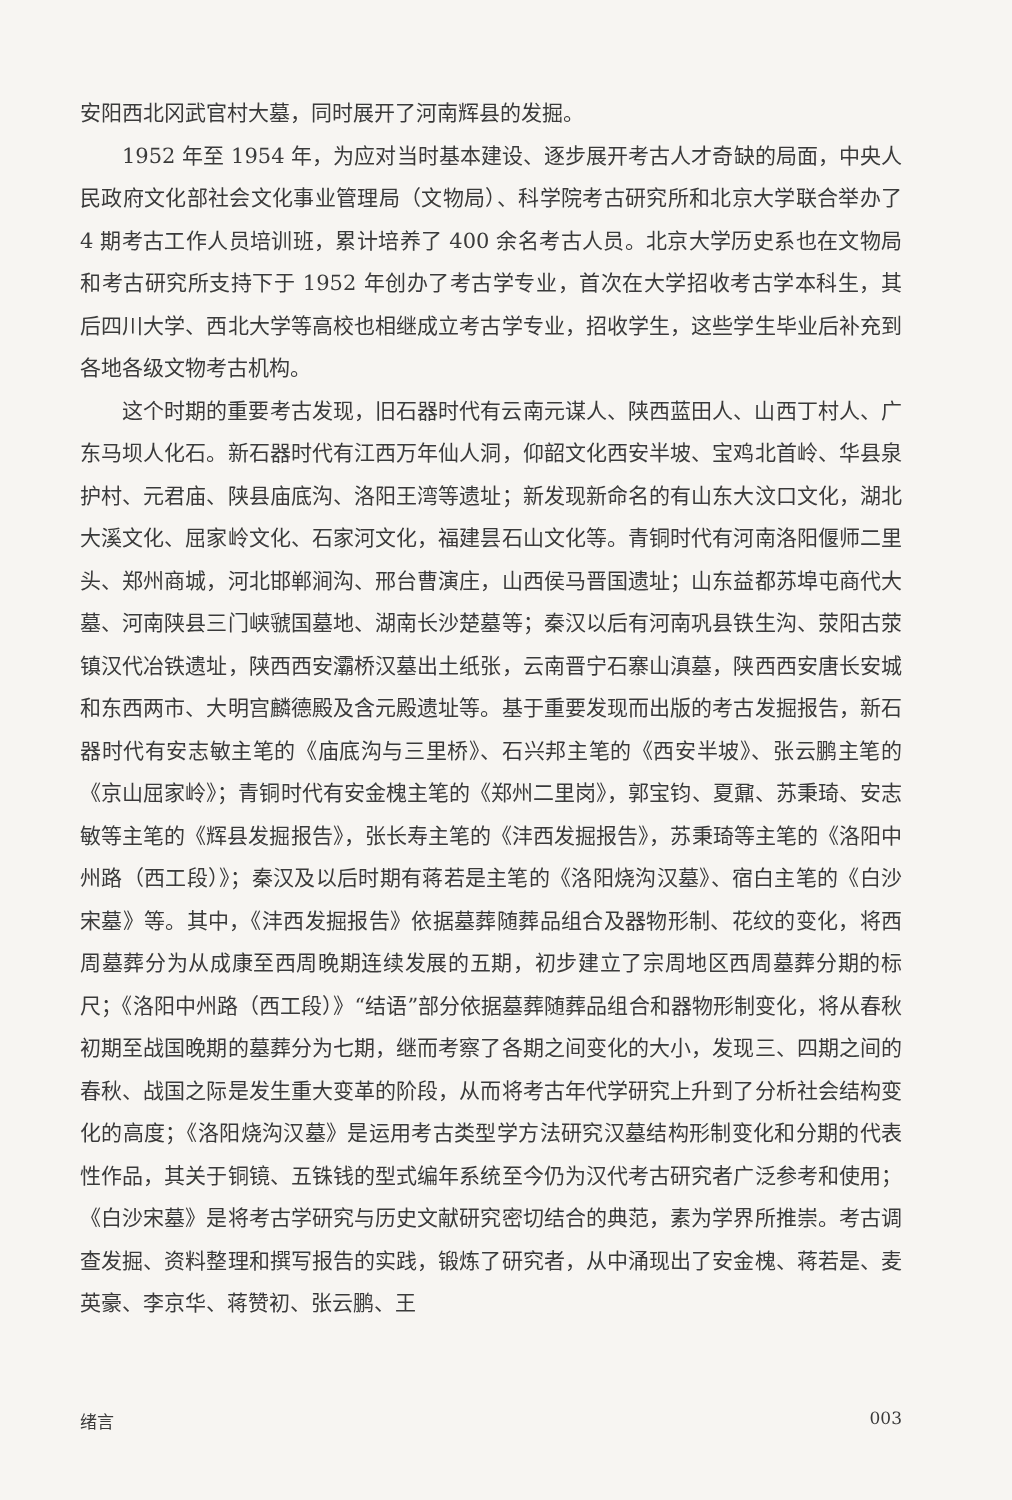安阳西北冈武官村大墓，同时展开了河南辉县的发掘。
1952 年至 1954 年，为应对当时基本建设、逐步展开考古人才奇缺的局面，中央人民政府文化部社会文化事业管理局（文物局）、科学院考古研究所和北京大学联合举办了 4 期考古工作人员培训班，累计培养了 400 余名考古人员。北京大学历史系也在文物局和考古研究所支持下于 1952 年创办了考古学专业，首次在大学招收考古学本科生，其后四川大学、西北大学等高校也相继成立考古学专业，招收学生，这些学生毕业后补充到各地各级文物考古机构。
这个时期的重要考古发现，旧石器时代有云南元谋人、陕西蓝田人、山西丁村人、广东马坝人化石。新石器时代有江西万年仙人洞，仰韶文化西安半坡、宝鸡北首岭、华县泉护村、元君庙、陕县庙底沟、洛阳王湾等遗址；新发现新命名的有山东大汶口文化，湖北大溪文化、屈家岭文化、石家河文化，福建昙石山文化等。青铜时代有河南洛阳偃师二里头、郑州商城，河北邯郸涧沟、邢台曹演庄，山西侯马晋国遗址；山东益都苏埠屯商代大墓、河南陕县三门峡虢国墓地、湖南长沙楚墓等；秦汉以后有河南巩县铁生沟、荥阳古荥镇汉代冶铁遗址，陕西西安灞桥汉墓出土纸张，云南晋宁石寨山滇墓，陕西西安唐长安城和东西两市、大明宫麟德殿及含元殿遗址等。基于重要发现而出版的考古发掘报告，新石器时代有安志敏主笔的《庙底沟与三里桥》、石兴邦主笔的《西安半坡》、张云鹏主笔的《京山屈家岭》；青铜时代有安金槐主笔的《郑州二里岗》，郭宝钧、夏鼐、苏秉琦、安志敏等主笔的《辉县发掘报告》，张长寿主笔的《沣西发掘报告》，苏秉琦等主笔的《洛阳中州路（西工段）》；秦汉及以后时期有蒋若是主笔的《洛阳烧沟汉墓》、宿白主笔的《白沙宋墓》等。其中，《沣西发掘报告》依据墓葬随葬品组合及器物形制、花纹的变化，将西周墓葬分为从成康至西周晚期连续发展的五期，初步建立了宗周地区西周墓葬分期的标尺；《洛阳中州路（西工段）》“结语”部分依据墓葬随葬品组合和器物形制变化，将从春秋初期至战国晚期的墓葬分为七期，继而考察了各期之间变化的大小，发现三、四期之间的春秋、战国之际是发生重大变革的阶段，从而将考古年代学研究上升到了分析社会结构变化的高度；《洛阳烧沟汉墓》是运用考古类型学方法研究汉墓结构形制变化和分期的代表性作品，其关于铜镜、五铢钱的型式编年系统至今仍为汉代考古研究者广泛参考和使用；《白沙宋墓》是将考古学研究与历史文献研究密切结合的典范，素为学界所推崇。考古调查发掘、资料整理和撰写报告的实践，锻炼了研究者，从中涌现出了安金槐、蒋若是、麦英豪、李京华、蒋赞初、张云鹏、王
绪言 003